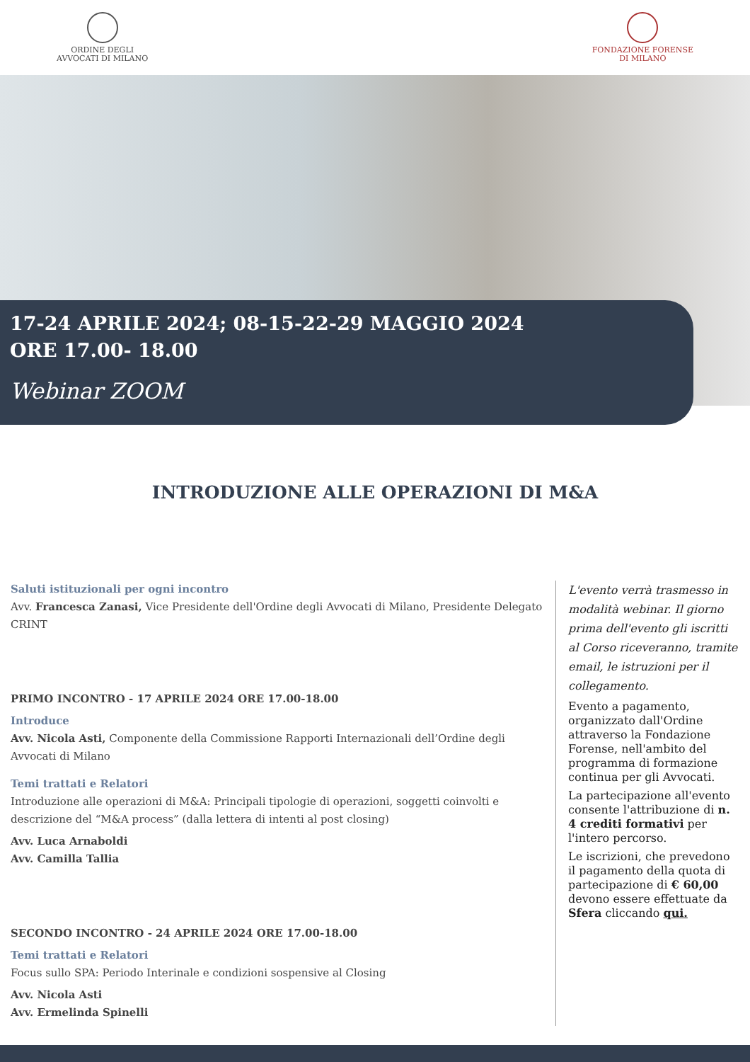ORDINE DEGLI
AVVOCATI DI MILANO
FONDAZIONE FORENSE
DI MILANO
17-24 APRILE 2024; 08-15-22-29 MAGGIO 2024
ORE 17.00- 18.00
Webinar ZOOM
INTRODUZIONE ALLE OPERAZIONI DI M&A
Saluti istituzionali per ogni incontro
Avv. Francesca Zanasi, Vice Presidente dell'Ordine degli Avvocati di Milano, Presidente Delegato CRINT
PRIMO INCONTRO - 17 APRILE 2024 ORE 17.00-18.00
Introduce
Avv. Nicola Asti, Componente della Commissione Rapporti Internazionali dell’Ordine degli Avvocati di Milano
Temi trattati e Relatori
Introduzione alle operazioni di M&A: Principali tipologie di operazioni, soggetti coinvolti e descrizione del “M&A process” (dalla lettera di intenti al post closing)
Avv. Luca Arnaboldi
Avv. Camilla Tallia
SECONDO INCONTRO - 24 APRILE 2024 ORE 17.00-18.00
Temi trattati e Relatori
Focus sullo SPA: Periodo Interinale e condizioni sospensive al Closing
Avv. Nicola Asti
Avv. Ermelinda Spinelli
L'evento verrà trasmesso in modalità webinar. Il giorno prima dell'evento gli iscritti al Corso riceveranno, tramite email, le istruzioni per il collegamento.
Evento a pagamento, organizzato dall'Ordine attraverso la Fondazione Forense, nell'ambito del programma di formazione continua per gli Avvocati.
La partecipazione all'evento consente l'attribuzione di n. 4 crediti formativi per l'intero percorso.
Le iscrizioni, che prevedono il pagamento della quota di partecipazione di € 60,00 devono essere effettuate da Sfera cliccando qui.